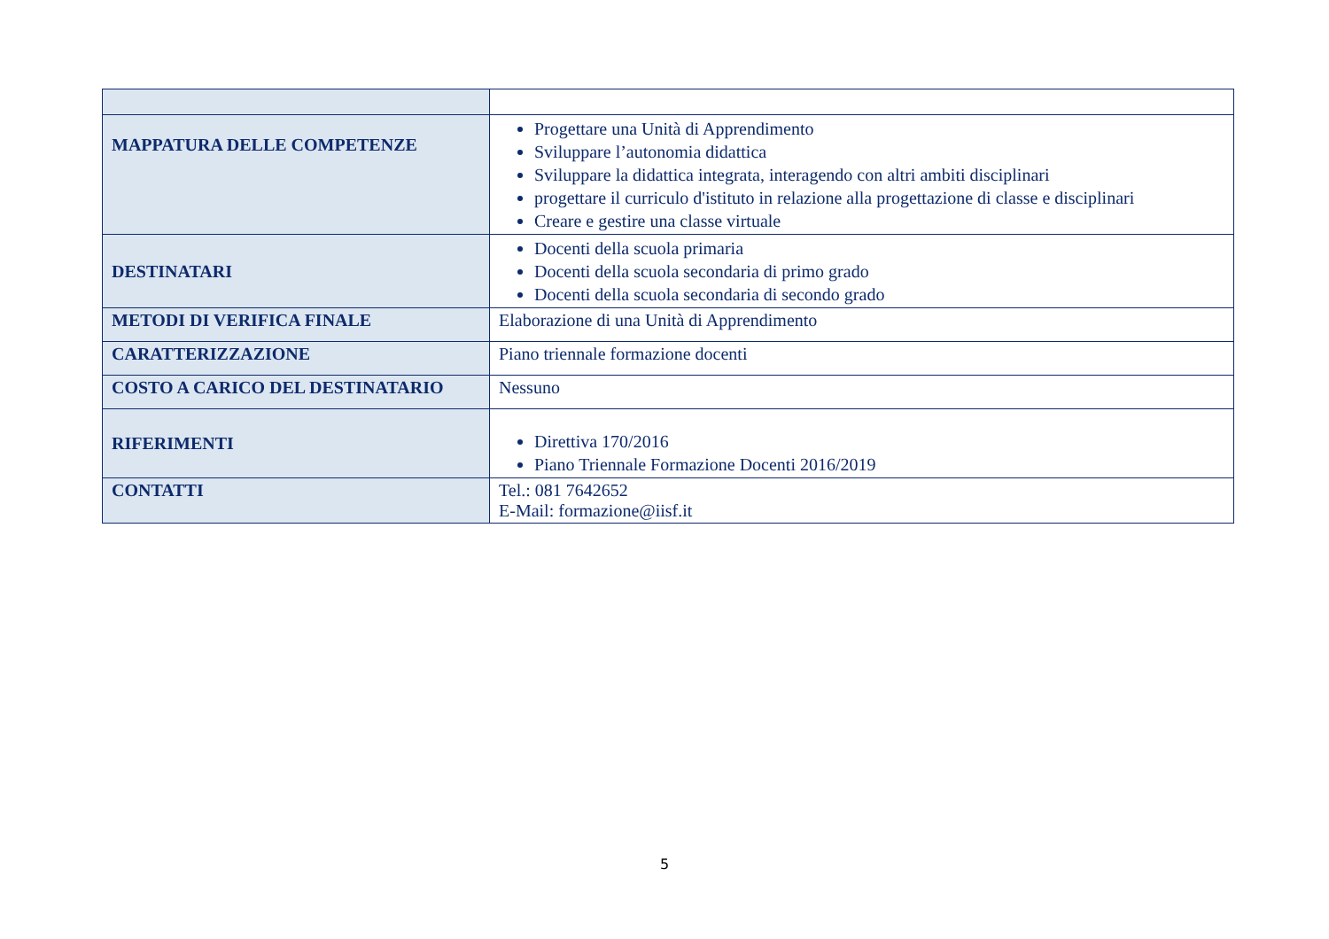| MAPPATURA DELLE COMPETENZE | Progettare una Unità di Apprendimento Sviluppare l’autonomia didattica Sviluppare la didattica integrata, interagendo con altri ambiti disciplinari progettare il curriculo d'istituto in relazione alla progettazione di classe e disciplinari Creare e gestire una classe virtuale |
| DESTINATARI | Docenti della scuola primaria Docenti della scuola secondaria di primo grado Docenti della scuola secondaria di secondo grado |
| METODI DI VERIFICA FINALE | Elaborazione di una Unità di Apprendimento |
| CARATTERIZZAZIONE | Piano triennale formazione docenti |
| COSTO A CARICO DEL DESTINATARIO | Nessuno |
| RIFERIMENTI | Direttiva 170/2016 Piano Triennale Formazione Docenti 2016/2019 |
| CONTATTI | Tel.: 081 7642652 E-Mail: formazione@iisf.it |
5